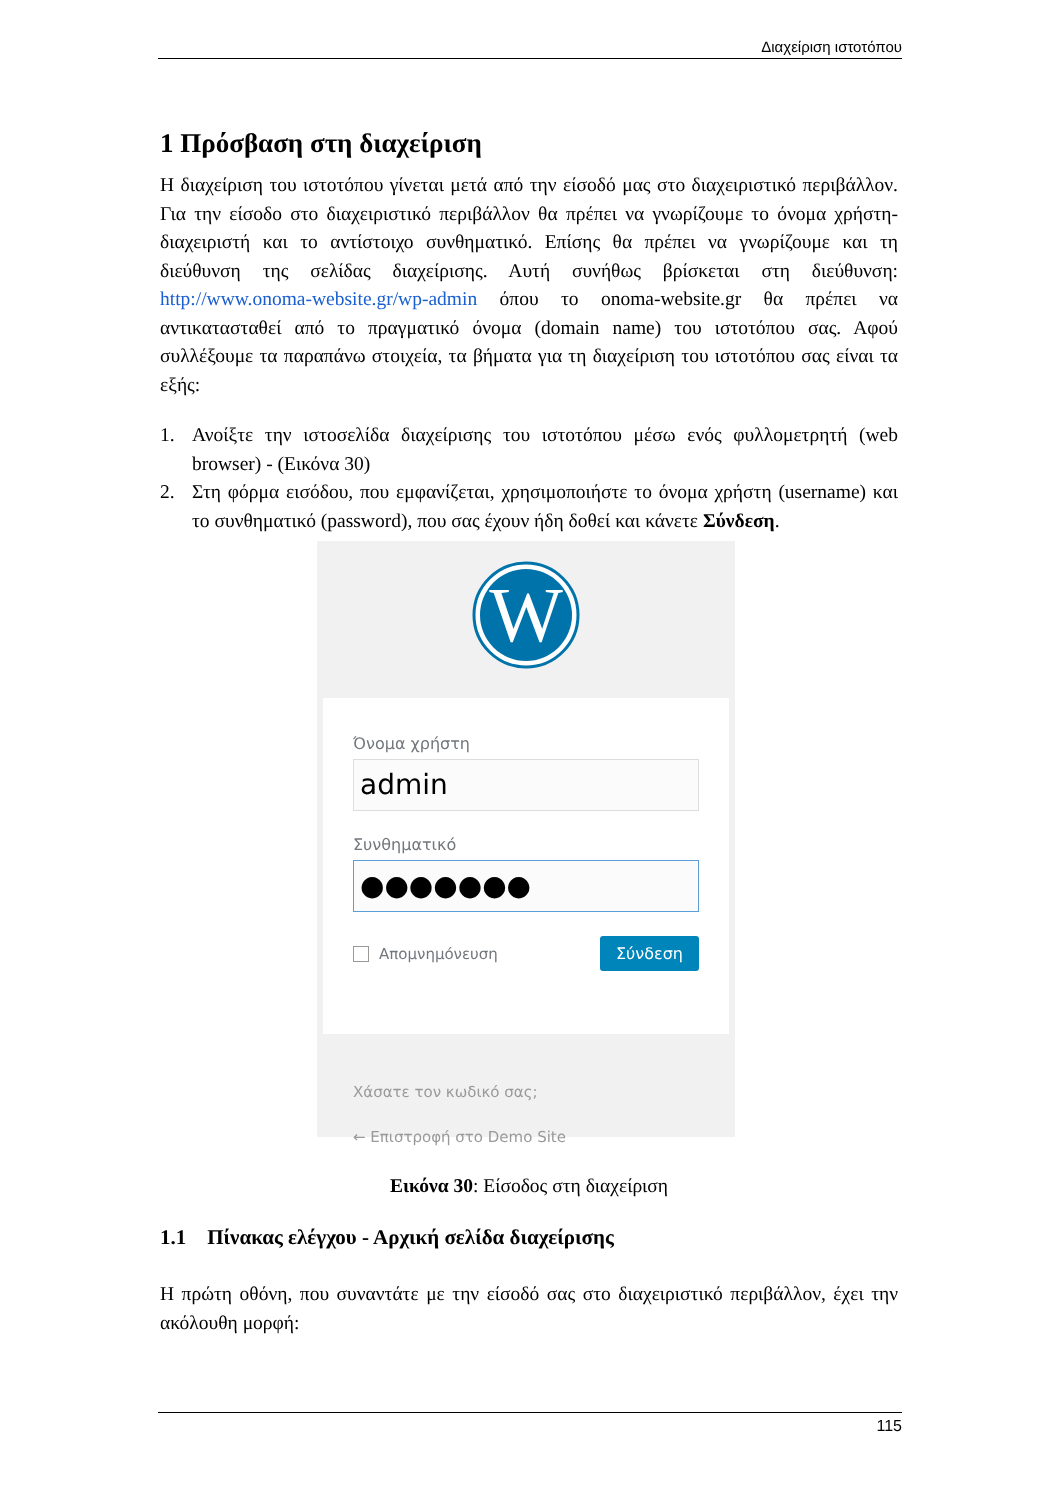Διαχείριση ιστοτόπου
1 Πρόσβαση στη διαχείριση
Η διαχείριση του ιστοτόπου γίνεται μετά από την είσοδό μας στο διαχειριστικό περιβάλλον. Για την είσοδο στο διαχειριστικό περιβάλλον θα πρέπει να γνωρίζουμε το όνομα χρήστη-διαχειριστή και το αντίστοιχο συνθηματικό. Επίσης θα πρέπει να γνωρίζουμε και τη διεύθυνση της σελίδας διαχείρισης. Αυτή συνήθως βρίσκεται στη διεύθυνση: http://www.onoma-website.gr/wp-admin όπου το onoma-website.gr θα πρέπει να αντικατασταθεί από το πραγματικό όνομα (domain name) του ιστοτόπου σας. Αφού συλλέξουμε τα παραπάνω στοιχεία, τα βήματα για τη διαχείριση του ιστοτόπου σας είναι τα εξής:
1. Ανοίξτε την ιστοσελίδα διαχείρισης του ιστοτόπου μέσω ενός φυλλομετρητή (web browser) - (Εικόνα 30)
2. Στη φόρμα εισόδου, που εμφανίζεται, χρησιμοποιήστε το όνομα χρήστη (username) και το συνθηματικό (password), που σας έχουν ήδη δοθεί και κάνετε Σύνδεση.
W
Όνομα χρήστη
admin
Συνθηματικό
●●●●●●●
Απομνημόνευση Σύνδεση
Χάσατε τον κωδικό σας;
← Επιστροφή στο Demo Site
Εικόνα 30: Είσοδος στη διαχείριση
1.1 Πίνακας ελέγχου - Αρχική σελίδα διαχείρισης
Η πρώτη οθόνη, που συναντάτε με την είσοδό σας στο διαχειριστικό περιβάλλον, έχει την ακόλουθη μορφή:
115